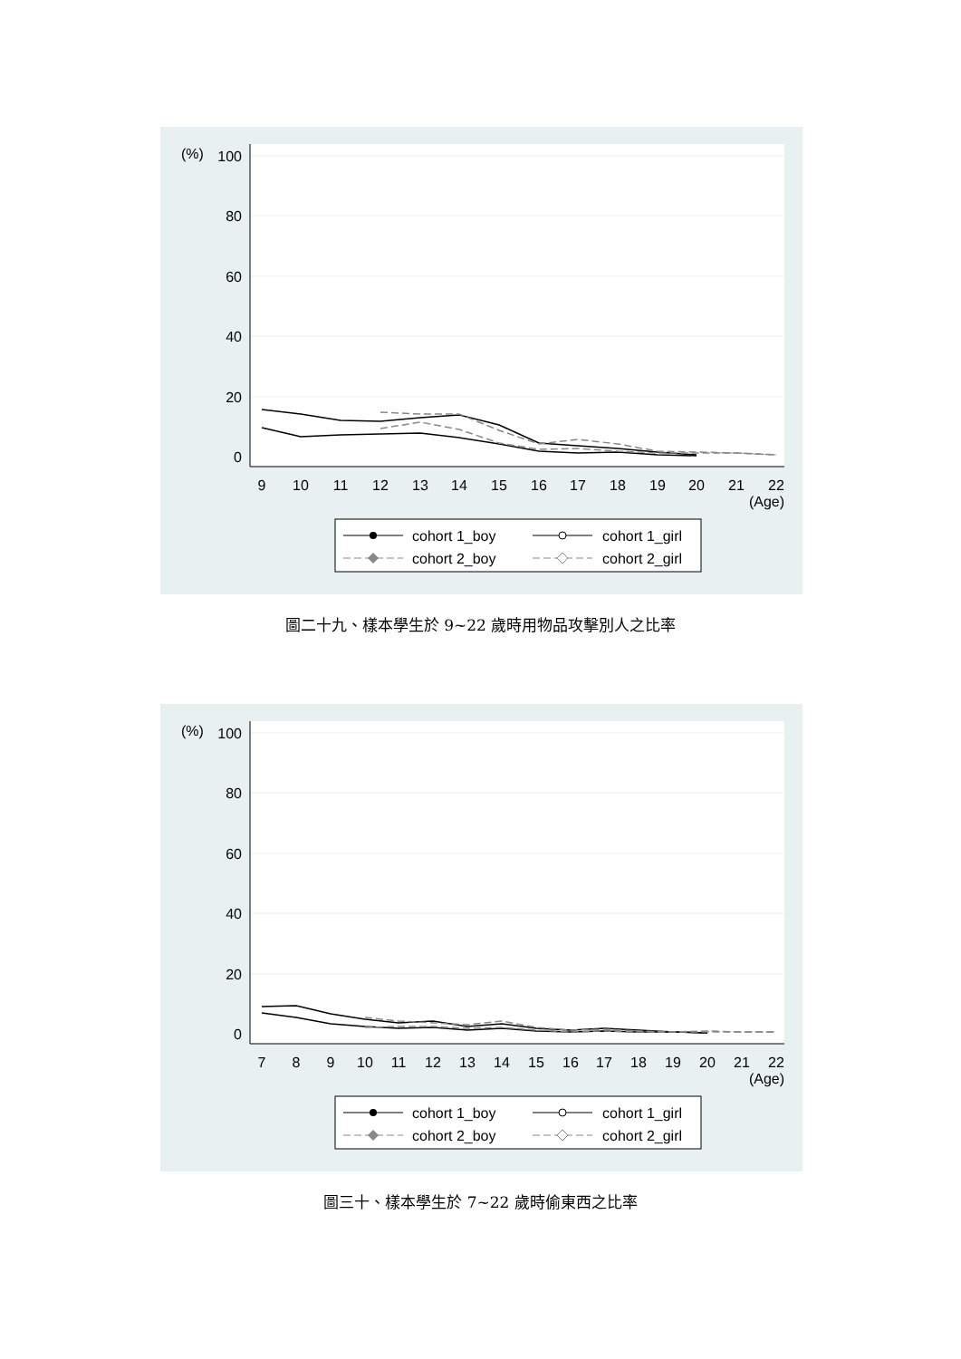(%)
100
80
60
40
20
0
9
10
11
12
13
14
15
16
17
18
19
20
21
22
(Age)
cohort 1_boy
cohort 1_girl
cohort 2_boy
cohort 2_girl
圖二十九、樣本學生於 9~22 歲時用物品攻擊別人之比率
(%)
100
80
60
40
20
0
7
8
9
10
11
12
13
14
15
16
17
18
19
20
21
22
(Age)
cohort 1_boy
cohort 1_girl
cohort 2_boy
cohort 2_girl
圖三十、樣本學生於 7~22 歲時偷東西之比率